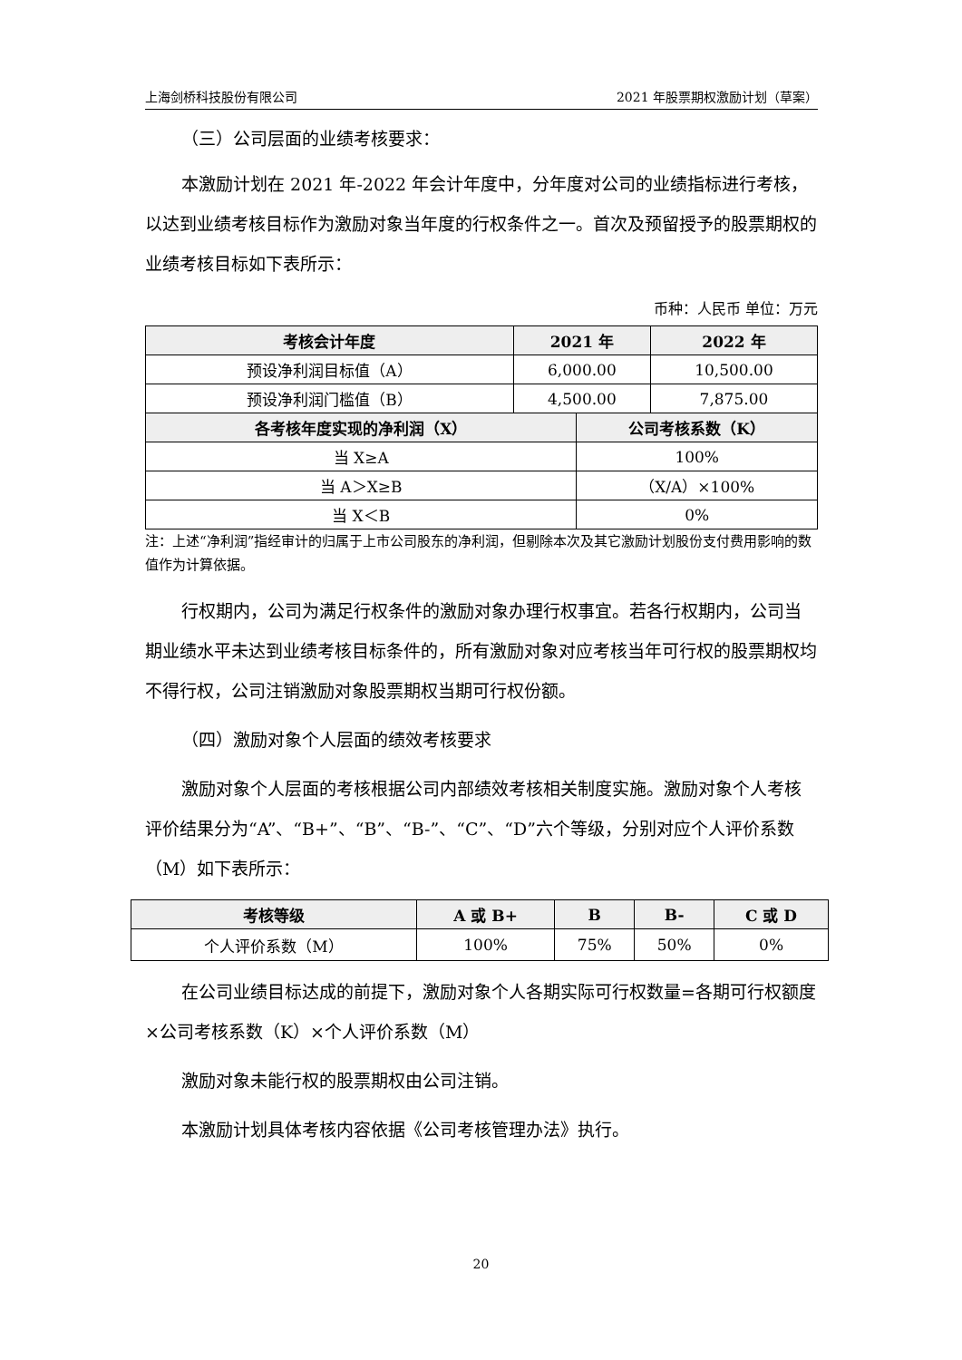上海剑桥科技股份有限公司 2021 年股票期权激励计划（草案）
（三）公司层面的业绩考核要求：
本激励计划在 2021 年-2022 年会计年度中，分年度对公司的业绩指标进行考核，以达到业绩考核目标作为激励对象当年度的行权条件之一。首次及预留授予的股票期权的业绩考核目标如下表所示：
币种：人民币 单位：万元
| 考核会计年度 | 2021 年 | | 2022 年 |
| --- | --- | --- | --- |
| 预设净利润目标值（A） | 6,000.00 | | 10,500.00 |
| 预设净利润门槛值（B） | 4,500.00 | | 7,875.00 |
| 各考核年度实现的净利润（X） | | 公司考核系数（K） | |
| 当 X≥A | | 100% | |
| 当 A＞X≥B | | （X/A）×100% | |
| 当 X＜B | | 0% | |
注：上述“净利润”指经审计的归属于上市公司股东的净利润，但剔除本次及其它激励计划股份支付费用影响的数值作为计算依据。
行权期内，公司为满足行权条件的激励对象办理行权事宜。若各行权期内，公司当期业绩水平未达到业绩考核目标条件的，所有激励对象对应考核当年可行权的股票期权均不得行权，公司注销激励对象股票期权当期可行权份额。
（四）激励对象个人层面的绩效考核要求
激励对象个人层面的考核根据公司内部绩效考核相关制度实施。激励对象个人考核评价结果分为“A”、“B+”、“B”、“B-”、“C”、“D”六个等级，分别对应个人评价系数（M）如下表所示：
| 考核等级 | A 或 B+ | B | B- | C 或 D |
| --- | --- | --- | --- | --- |
| 个人评价系数（M） | 100% | 75% | 50% | 0% |
在公司业绩目标达成的前提下，激励对象个人各期实际可行权数量=各期可行权额度×公司考核系数（K）×个人评价系数（M）
激励对象未能行权的股票期权由公司注销。
本激励计划具体考核内容依据《公司考核管理办法》执行。
20